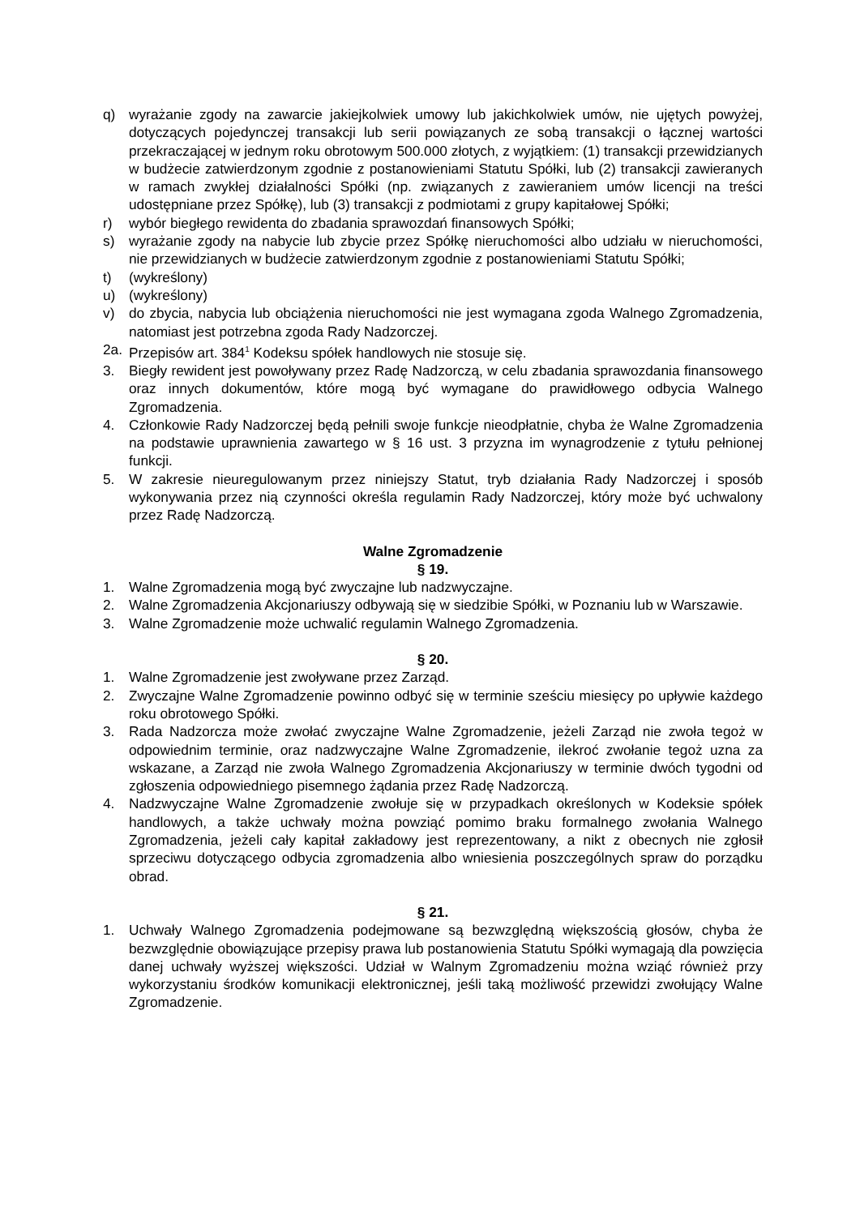q) wyrażanie zgody na zawarcie jakiejkolwiek umowy lub jakichkolwiek umów, nie ujętych powyżej, dotyczących pojedynczej transakcji lub serii powiązanych ze sobą transakcji o łącznej wartości przekraczającej w jednym roku obrotowym 500.000 złotych, z wyjątkiem: (1) transakcji przewidzianych w budżecie zatwierdzonym zgodnie z postanowieniami Statutu Spółki, lub (2) transakcji zawieranych w ramach zwykłej działalności Spółki (np. związanych z zawieraniem umów licencji na treści udostępniane przez Spółkę), lub (3) transakcji z podmiotami z grupy kapitałowej Spółki;
r) wybór biegłego rewidenta do zbadania sprawozdań finansowych Spółki;
s) wyrażanie zgody na nabycie lub zbycie przez Spółkę nieruchomości albo udziału w nieruchomości, nie przewidzianych w budżecie zatwierdzonym zgodnie z postanowieniami Statutu Spółki;
t) (wykreślony)
u) (wykreślony)
v) do zbycia, nabycia lub obciążenia nieruchomości nie jest wymagana zgoda Walnego Zgromadzenia, natomiast jest potrzebna zgoda Rady Nadzorczej.
2a. Przepisów art. 384<sup>1</sup> Kodeksu spółek handlowych nie stosuje się.
3. Biegły rewident jest powoływany przez Radę Nadzorczą, w celu zbadania sprawozdania finansowego oraz innych dokumentów, które mogą być wymagane do prawidłowego odbycia Walnego Zgromadzenia.
4. Członkowie Rady Nadzorczej będą pełnili swoje funkcje nieodpłatnie, chyba że Walne Zgromadzenia na podstawie uprawnienia zawartego w § 16 ust. 3 przyzna im wynagrodzenie z tytułu pełnionej funkcji.
5. W zakresie nieuregulowanym przez niniejszy Statut, tryb działania Rady Nadzorczej i sposób wykonywania przez nią czynności określa regulamin Rady Nadzorczej, który może być uchwalony przez Radę Nadzorczą.
Walne Zgromadzenie
§ 19.
1. Walne Zgromadzenia mogą być zwyczajne lub nadzwyczajne.
2. Walne Zgromadzenia Akcjonariuszy odbywają się w siedzibie Spółki, w Poznaniu lub w Warszawie.
3. Walne Zgromadzenie może uchwalić regulamin Walnego Zgromadzenia.
§ 20.
1. Walne Zgromadzenie jest zwoływane przez Zarząd.
2. Zwyczajne Walne Zgromadzenie powinno odbyć się w terminie sześciu miesięcy po upływie każdego roku obrotowego Spółki.
3. Rada Nadzorcza może zwołać zwyczajne Walne Zgromadzenie, jeżeli Zarząd nie zwoła tegoż w odpowiednim terminie, oraz nadzwyczajne Walne Zgromadzenie, ilekroć zwołanie tegoż uzna za wskazane, a Zarząd nie zwoła Walnego Zgromadzenia Akcjonariuszy w terminie dwóch tygodni od zgłoszenia odpowiedniego pisemnego żądania przez Radę Nadzorczą.
4. Nadzwyczajne Walne Zgromadzenie zwołuje się w przypadkach określonych w Kodeksie spółek handlowych, a także uchwały można powziąć pomimo braku formalnego zwołania Walnego Zgromadzenia, jeżeli cały kapitał zakładowy jest reprezentowany, a nikt z obecnych nie zgłosił sprzeciwu dotyczącego odbycia zgromadzenia albo wniesienia poszczególnych spraw do porządku obrad.
§ 21.
1. Uchwały Walnego Zgromadzenia podejmowane są bezwzględną większością głosów, chyba że bezwzględnie obowiązujące przepisy prawa lub postanowienia Statutu Spółki wymagają dla powzięcia danej uchwały wyższej większości. Udział w Walnym Zgromadzeniu można wziąć również przy wykorzystaniu środków komunikacji elektronicznej, jeśli taką możliwość przewidzi zwołujący Walne Zgromadzenie.